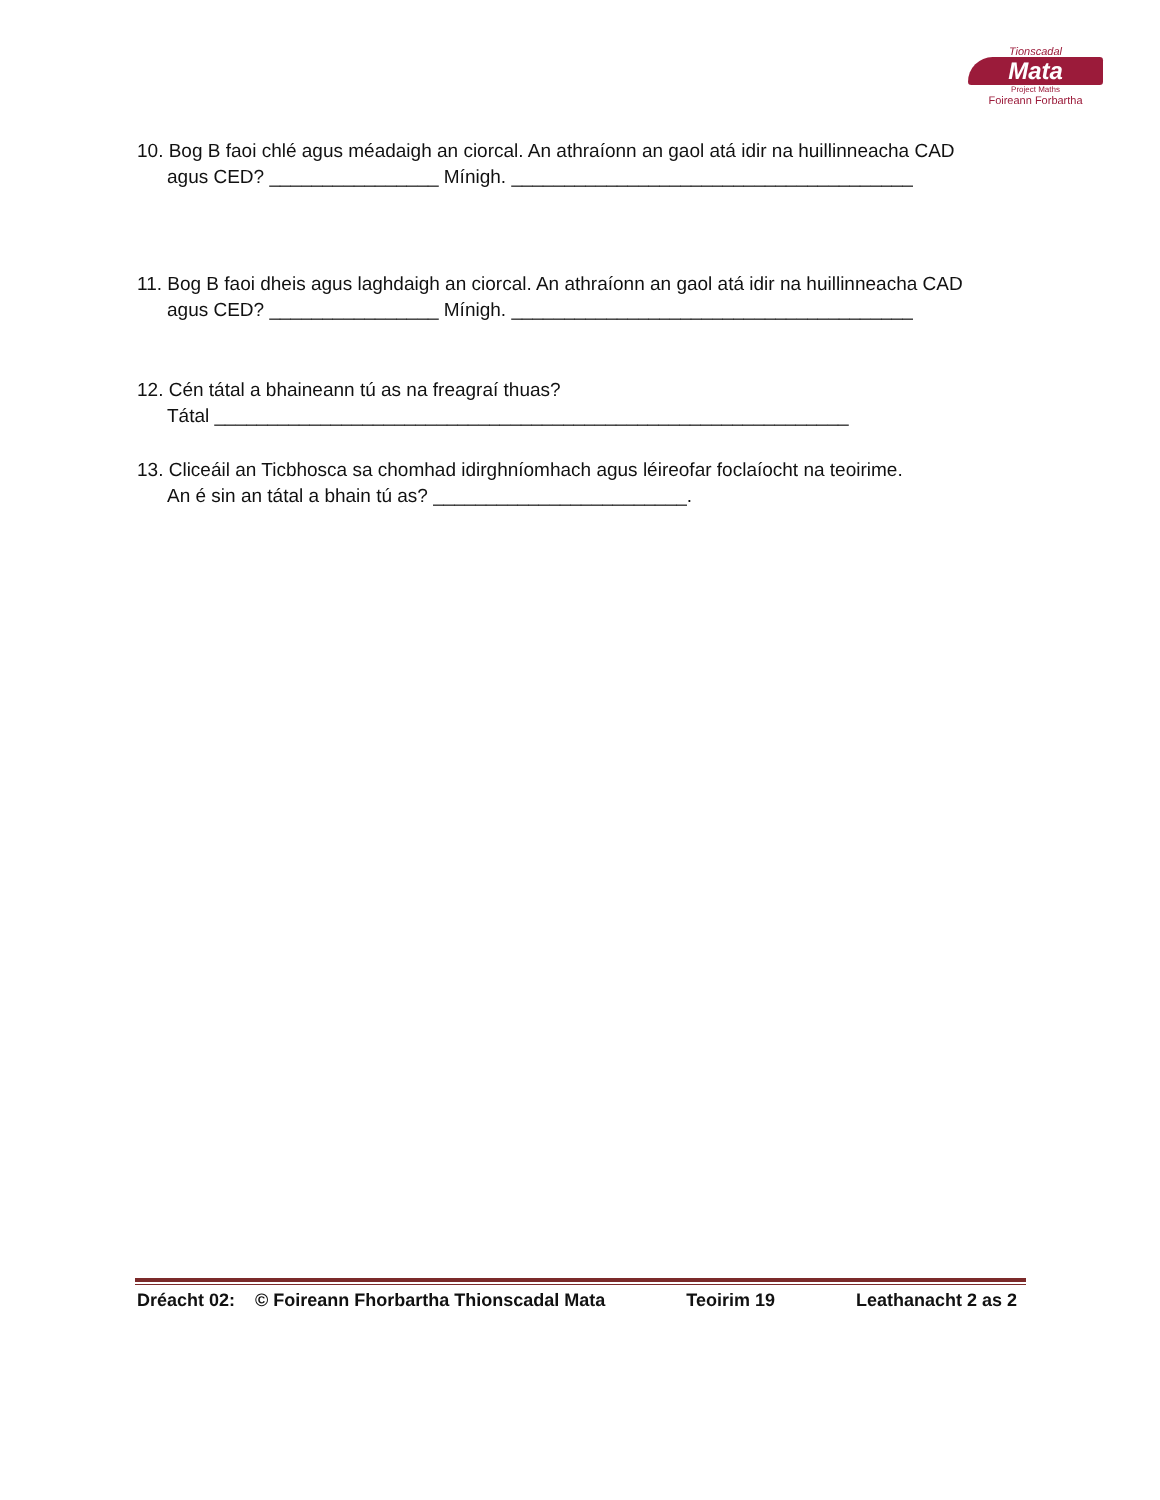Tionscadal
Mata
Project Maths
Foireann Forbartha
10. Bog B faoi chlé agus méadaigh an ciorcal. An athraíonn an gaol atá idir na huillinneacha CAD
agus CED? ________________ Mínigh. ______________________________________
11. Bog B faoi dheis agus laghdaigh an ciorcal. An athraíonn an gaol atá idir na huillinneacha CAD
agus CED? ________________ Mínigh. ______________________________________
12. Cén tátal a bhaineann tú as na freagraí thuas?
Tátal ____________________________________________________________
13. Cliceáil an Ticbhosca sa chomhad idirghníomhach agus léireofar foclaíocht na teoirime.
An é sin an tátal a bhain tú as? ________________________.
Dréacht 02: © Foireann Fhorbartha Thionscadal Mata Teoirim 19 Leathanacht 2 as 2